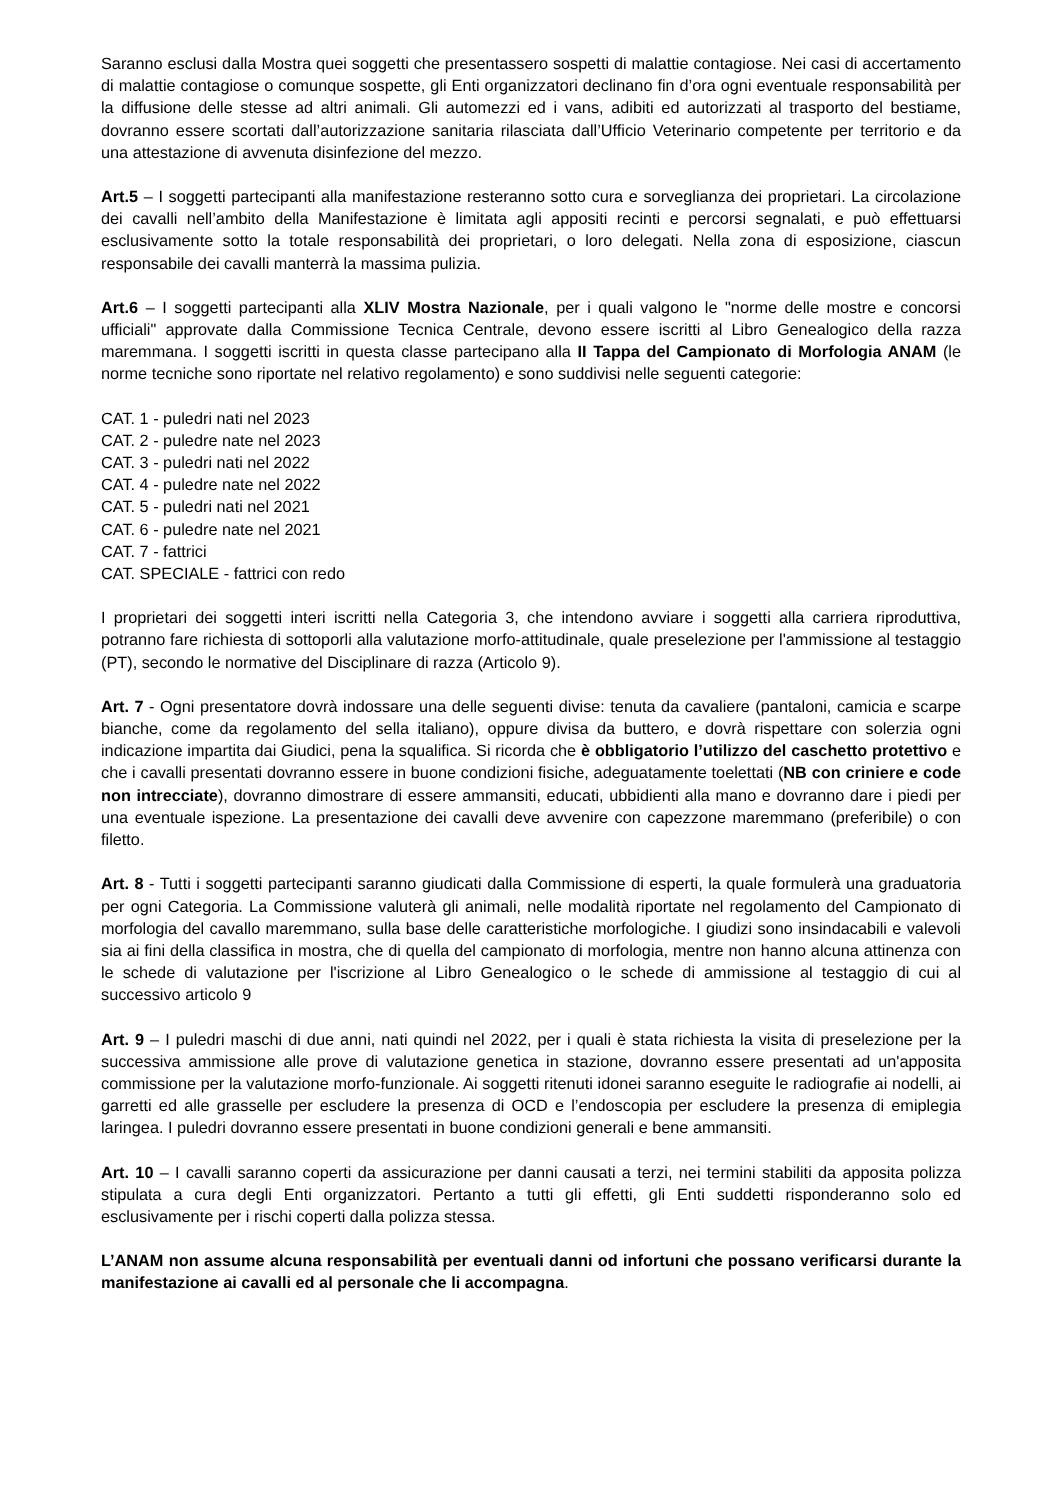Saranno esclusi dalla Mostra quei soggetti che presentassero sospetti di malattie contagiose. Nei casi di accertamento di malattie contagiose o comunque sospette, gli Enti organizzatori declinano fin d’ora ogni eventuale responsabilità per la diffusione delle stesse ad altri animali. Gli automezzi ed i vans, adibiti ed autorizzati al trasporto del bestiame, dovranno essere scortati dall’autorizzazione sanitaria rilasciata dall’Ufficio Veterinario competente per territorio e da una attestazione di avvenuta disinfezione del mezzo.
Art.5 – I soggetti partecipanti alla manifestazione resteranno sotto cura e sorveglianza dei proprietari. La circolazione dei cavalli nell’ambito della Manifestazione è limitata agli appositi recinti e percorsi segnalati, e può effettuarsi esclusivamente sotto la totale responsabilità dei proprietari, o loro delegati. Nella zona di esposizione, ciascun responsabile dei cavalli manterrà la massima pulizia.
Art.6 – I soggetti partecipanti alla XLIV Mostra Nazionale, per i quali valgono le "norme delle mostre e concorsi ufficiali" approvate dalla Commissione Tecnica Centrale, devono essere iscritti al Libro Genealogico della razza maremmana. I soggetti iscritti in questa classe partecipano alla II Tappa del Campionato di Morfologia ANAM (le norme tecniche sono riportate nel relativo regolamento) e sono suddivisi nelle seguenti categorie:
CAT. 1 - puledri nati nel 2023
CAT. 2 - puledre nate nel 2023
CAT. 3 - puledri nati nel 2022
CAT. 4 - puledre nate nel 2022
CAT. 5 - puledri nati nel 2021
CAT. 6 - puledre nate nel 2021
CAT. 7 - fattrici
CAT. SPECIALE - fattrici con redo
I proprietari dei soggetti interi iscritti nella Categoria 3, che intendono avviare i soggetti alla carriera riproduttiva, potranno fare richiesta di sottoporli alla valutazione morfo-attitudinale, quale preselezione per l'ammissione al testaggio (PT), secondo le normative del Disciplinare di razza (Articolo 9).
Art. 7 - Ogni presentatore dovrà indossare una delle seguenti divise: tenuta da cavaliere (pantaloni, camicia e scarpe bianche, come da regolamento del sella italiano), oppure divisa da buttero, e dovrà rispettare con solerzia ogni indicazione impartita dai Giudici, pena la squalifica. Si ricorda che è obbligatorio l’utilizzo del caschetto protettivo e che i cavalli presentati dovranno essere in buone condizioni fisiche, adeguatamente toelettati (NB con criniere e code non intrecciate), dovranno dimostrare di essere ammansiti, educati, ubbidienti alla mano e dovranno dare i piedi per una eventuale ispezione. La presentazione dei cavalli deve avvenire con capezzone maremmano (preferibile) o con filetto.
Art. 8 - Tutti i soggetti partecipanti saranno giudicati dalla Commissione di esperti, la quale formulerà una graduatoria per ogni Categoria. La Commissione valuterà gli animali, nelle modalità riportate nel regolamento del Campionato di morfologia del cavallo maremmano, sulla base delle caratteristiche morfologiche. I giudizi sono insindacabili e valevoli sia ai fini della classifica in mostra, che di quella del campionato di morfologia, mentre non hanno alcuna attinenza con le schede di valutazione per l'iscrizione al Libro Genealogico o le schede di ammissione al testaggio di cui al successivo articolo 9
Art. 9 – I puledri maschi di due anni, nati quindi nel 2022, per i quali è stata richiesta la visita di preselezione per la successiva ammissione alle prove di valutazione genetica in stazione, dovranno essere presentati ad un'apposita commissione per la valutazione morfo-funzionale. Ai soggetti ritenuti idonei saranno eseguite le radiografie ai nodelli, ai garretti ed alle grasselle per escludere la presenza di OCD e l’endoscopia per escludere la presenza di emiplegia laringea. I puledri dovranno essere presentati in buone condizioni generali e bene ammansiti.
Art. 10 – I cavalli saranno coperti da assicurazione per danni causati a terzi, nei termini stabiliti da apposita polizza stipulata a cura degli Enti organizzatori. Pertanto a tutti gli effetti, gli Enti suddetti risponderanno solo ed esclusivamente per i rischi coperti dalla polizza stessa.
L’ANAM non assume alcuna responsabilità per eventuali danni od infortuni che possano verificarsi durante la manifestazione ai cavalli ed al personale che li accompagna.